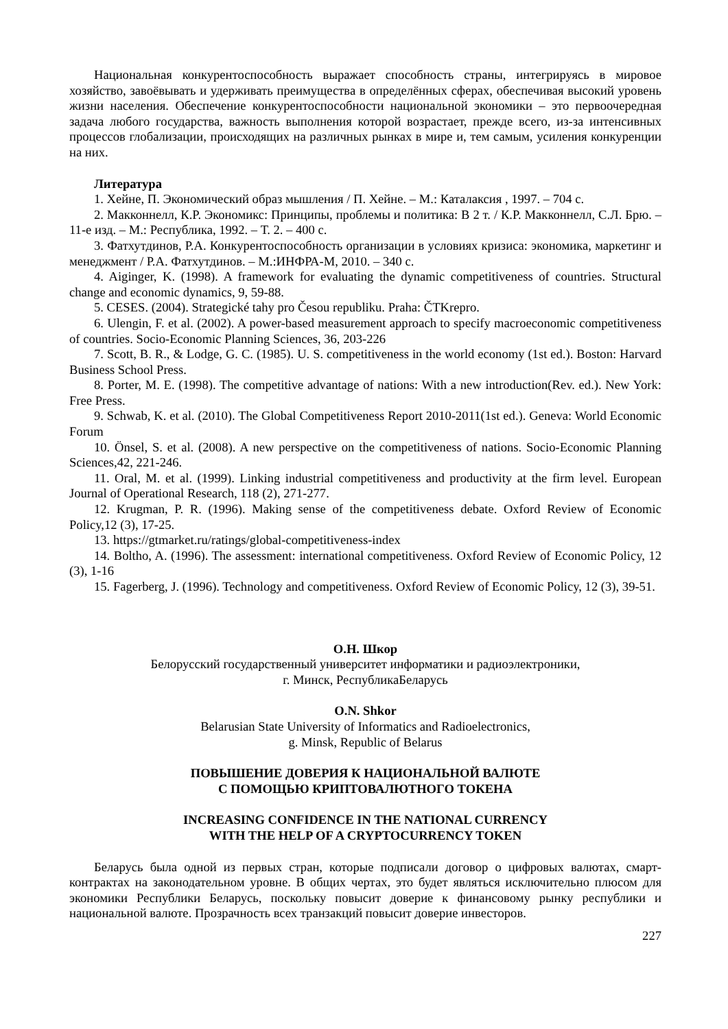Национальная конкурентоспособность выражает способность страны, интегрируясь в мировое хозяйство, завоёвывать и удерживать преимущества в определённых сферах, обеспечивая высокий уровень жизни населения. Обеспечение конкурентоспособности национальной экономики – это первоочередная задача любого государства, важность выполнения которой возрастает, прежде всего, из-за интенсивных процессов глобализации, происходящих на различных рынках в мире и, тем самым, усиления конкуренции на них.
Литература
1. Хейне, П. Экономический образ мышления / П. Хейне. – М.: Каталаксия , 1997. – 704 с.
2. Макконнелл, К.Р. Экономикс: Принципы, проблемы и политика: В 2 т. / К.Р. Макконнелл, С.Л. Брю. – 11-е изд. – М.: Республика, 1992. – Т. 2. – 400 с.
3. Фатхутдинов, Р.А. Конкурентоспособность организации в условиях кризиса: экономика, маркетинг и менеджмент / Р.А. Фатхутдинов. – М.:ИНФРА-М, 2010. – 340 с.
4. Aiginger, K. (1998). A framework for evaluating the dynamic competitiveness of countries. Structural change and economic dynamics, 9, 59-88.
5. CESES. (2004). Strategické tahy pro Česou republiku. Praha: ČTKrepro.
6. Ulengin, F. et al. (2002). A power-based measurement approach to specify macroeconomic competitiveness of countries. Socio-Economic Planning Sciences, 36, 203-226
7. Scott, B. R., & Lodge, G. C. (1985). U. S. competitiveness in the world economy (1st ed.). Boston: Harvard Business School Press.
8. Porter, M. E. (1998). The competitive advantage of nations: With a new introduction(Rev. ed.). New York: Free Press.
9. Schwab, K. et al. (2010). The Global Competitiveness Report 2010-2011(1st ed.). Geneva: World Economic Forum
10. Önsel, S. et al. (2008). A new perspective on the competitiveness of nations. Socio-Economic Planning Sciences,42, 221-246.
11. Oral, M. et al. (1999). Linking industrial competitiveness and productivity at the firm level. European Journal of Operational Research, 118 (2), 271-277.
12. Krugman, P. R. (1996). Making sense of the competitiveness debate. Oxford Review of Economic Policy,12 (3), 17-25.
13. https://gtmarket.ru/ratings/global-competitiveness-index
14. Boltho, A. (1996). The assessment: international competitiveness. Oxford Review of Economic Policy, 12 (3), 1-16
15. Fagerberg, J. (1996). Technology and competitiveness. Oxford Review of Economic Policy, 12 (3), 39-51.
О.Н. Шкор
Белорусский государственный университет информатики и радиоэлектроники,
г. Минск, РеспубликаБеларусь
O.N. Shkor
Belarusian State University of Informatics and Radioelectronics,
g. Minsk, Republic of Belarus
ПОВЫШЕНИЕ ДОВЕРИЯ К НАЦИОНАЛЬНОЙ ВАЛЮТЕ
С ПОМОЩЬЮ КРИПТОВАЛЮТНОГО ТОКЕНА
INCREASING CONFIDENCE IN THE NATIONAL CURRENCY
WITH THE HELP OF A CRYPTOCURRENCY TOKEN
Беларусь была одной из первых стран, которые подписали договор о цифровых валютах, смарт-контрактах на законодательном уровне. В общих чертах, это будет являться исключительно плюсом для экономики Республики Беларусь, поскольку повысит доверие к финансовому рынку республики и национальной валюте. Прозрачность всех транзакций повысит доверие инвесторов.
227